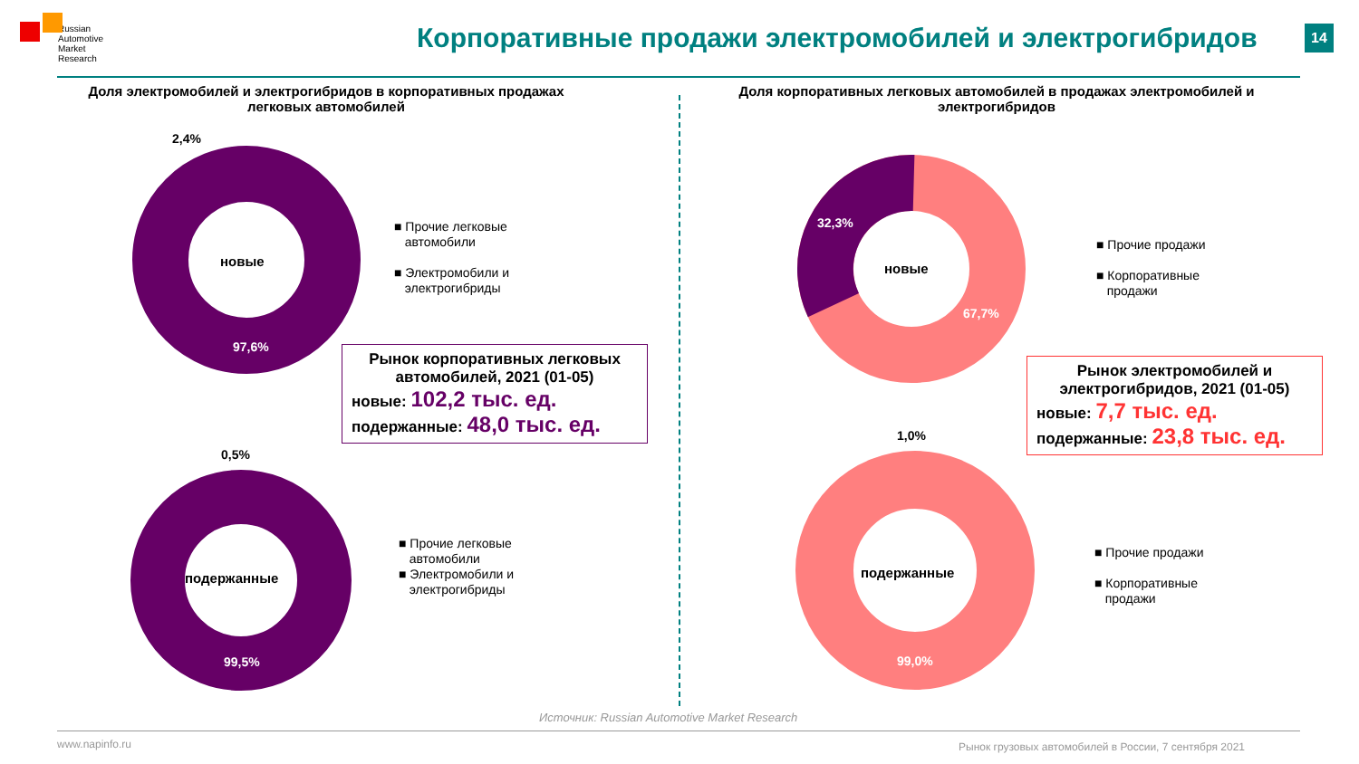Russian Automotive Market Research
Корпоративные продажи электромобилей и электрогибридов
14
Доля электромобилей и электрогибридов в корпоративных продажах легковых автомобилей
Доля корпоративных легковых автомобилей в продажах электромобилей и электрогибридов
2,4%
новые
97,6%
■ Прочие легковые
автомобили
■ Электромобили и
электрогибриды
Рынок корпоративных легковых автомобилей, 2021 (01-05)
новые: 102,2 тыс. ед.
подержанные: 48,0 тыс. ед.
0,5%
подержанные
99,5%
■ Прочие легковые
автомобили
■ Электромобили и
электрогибриды
32,3%
новые
67,7%
■ Прочие продажи
■ Корпоративные
продажи
Рынок электромобилей и электрогибридов, 2021 (01-05)
новые: 7,7 тыс. ед.
подержанные: 23,8 тыс. ед.
1,0%
подержанные
99,0%
■ Прочие продажи
■ Корпоративные
продажи
Источник: Russian Automotive Market Research
www.napinfo.ru
Рынок грузовых автомобилей в России, 7 сентября 2021